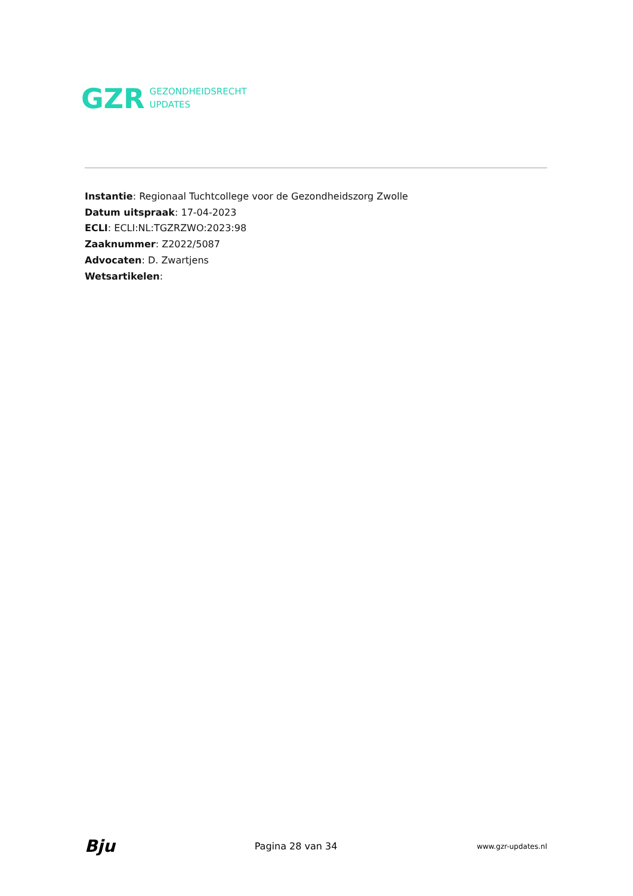GZR
GEZONDHEIDSRECHT
UPDATES
Instantie: Regionaal Tuchtcollege voor de Gezondheidszorg Zwolle
Datum uitspraak: 17-04-2023
ECLI: ECLI:NL:TGZRZWO:2023:98
Zaaknummer: Z2022/5087
Advocaten: D. Zwartjens
Wetsartikelen:
Bju Pagina 28 van 34 www.gzr-updates.nl